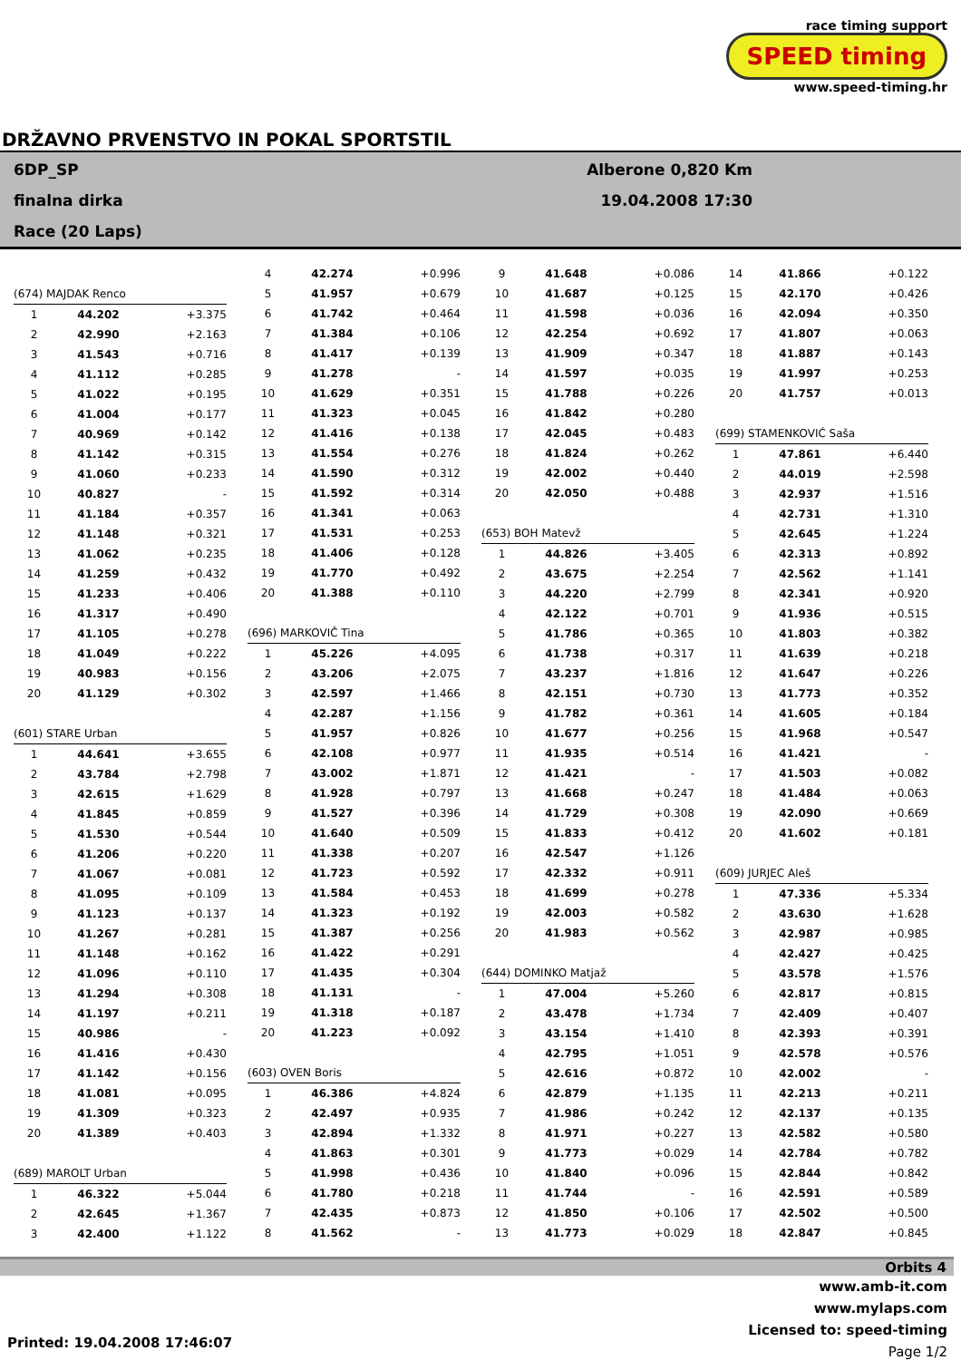race timing support
SPEED timing
www.speed-timing.hr
DRŽAVNO PRVENSTVO IN POKAL SPORTSTIL
6DP_SP
finalna dirka
Race (20 Laps)
Alberone 0,820 Km
19.04.2008 17:30
| (674) MAJDAK Renco | | |
| 1 | 44.202 | +3.375 |
| 2 | 42.990 | +2.163 |
| 3 | 41.543 | +0.716 |
| 4 | 41.112 | +0.285 |
| 5 | 41.022 | +0.195 |
| 6 | 41.004 | +0.177 |
| 7 | 40.969 | +0.142 |
| 8 | 41.142 | +0.315 |
| 9 | 41.060 | +0.233 |
| 10 | 40.827 | - |
| 11 | 41.184 | +0.357 |
| 12 | 41.148 | +0.321 |
| 13 | 41.062 | +0.235 |
| 14 | 41.259 | +0.432 |
| 15 | 41.233 | +0.406 |
| 16 | 41.317 | +0.490 |
| 17 | 41.105 | +0.278 |
| 18 | 41.049 | +0.222 |
| 19 | 40.983 | +0.156 |
| 20 | 41.129 | +0.302 |
| (601) STARE Urban | | |
| 1 | 44.641 | +3.655 |
| 2 | 43.784 | +2.798 |
| 3 | 42.615 | +1.629 |
| 4 | 41.845 | +0.859 |
| 5 | 41.530 | +0.544 |
| 6 | 41.206 | +0.220 |
| 7 | 41.067 | +0.081 |
| 8 | 41.095 | +0.109 |
| 9 | 41.123 | +0.137 |
| 10 | 41.267 | +0.281 |
| 11 | 41.148 | +0.162 |
| 12 | 41.096 | +0.110 |
| 13 | 41.294 | +0.308 |
| 14 | 41.197 | +0.211 |
| 15 | 40.986 | - |
| 16 | 41.416 | +0.430 |
| 17 | 41.142 | +0.156 |
| 18 | 41.081 | +0.095 |
| 19 | 41.309 | +0.323 |
| 20 | 41.389 | +0.403 |
| (689) MAROLT Urban | | |
| 1 | 46.322 | +5.044 |
| 2 | 42.645 | +1.367 |
| 3 | 42.400 | +1.122 |
| 4 | 42.274 | +0.996 |
| 5 | 41.957 | +0.679 |
| 6 | 41.742 | +0.464 |
| 7 | 41.384 | +0.106 |
| 8 | 41.417 | +0.139 |
| 9 | 41.278 | - |
| 10 | 41.629 | +0.351 |
| 11 | 41.323 | +0.045 |
| 12 | 41.416 | +0.138 |
| 13 | 41.554 | +0.276 |
| 14 | 41.590 | +0.312 |
| 15 | 41.592 | +0.314 |
| 16 | 41.341 | +0.063 |
| 17 | 41.531 | +0.253 |
| 18 | 41.406 | +0.128 |
| 19 | 41.770 | +0.492 |
| 20 | 41.388 | +0.110 |
| (696) MARKOVIČ Tina | | |
| 1 | 45.226 | +4.095 |
| 2 | 43.206 | +2.075 |
| 3 | 42.597 | +1.466 |
| 4 | 42.287 | +1.156 |
| 5 | 41.957 | +0.826 |
| 6 | 42.108 | +0.977 |
| 7 | 43.002 | +1.871 |
| 8 | 41.928 | +0.797 |
| 9 | 41.527 | +0.396 |
| 10 | 41.640 | +0.509 |
| 11 | 41.338 | +0.207 |
| 12 | 41.723 | +0.592 |
| 13 | 41.584 | +0.453 |
| 14 | 41.323 | +0.192 |
| 15 | 41.387 | +0.256 |
| 16 | 41.422 | +0.291 |
| 17 | 41.435 | +0.304 |
| 18 | 41.131 | - |
| 19 | 41.318 | +0.187 |
| 20 | 41.223 | +0.092 |
| (603) OVEN Boris | | |
| 1 | 46.386 | +4.824 |
| 2 | 42.497 | +0.935 |
| 3 | 42.894 | +1.332 |
| 4 | 41.863 | +0.301 |
| 5 | 41.998 | +0.436 |
| 6 | 41.780 | +0.218 |
| 7 | 42.435 | +0.873 |
| 8 | 41.562 | - |
| 9 | 41.648 | +0.086 |
| 10 | 41.687 | +0.125 |
| 11 | 41.598 | +0.036 |
| 12 | 42.254 | +0.692 |
| 13 | 41.909 | +0.347 |
| 14 | 41.597 | +0.035 |
| 15 | 41.788 | +0.226 |
| 16 | 41.842 | +0.280 |
| 17 | 42.045 | +0.483 |
| 18 | 41.824 | +0.262 |
| 19 | 42.002 | +0.440 |
| 20 | 42.050 | +0.488 |
| (653) BOH Matevž | | |
| 1 | 44.826 | +3.405 |
| 2 | 43.675 | +2.254 |
| 3 | 44.220 | +2.799 |
| 4 | 42.122 | +0.701 |
| 5 | 41.786 | +0.365 |
| 6 | 41.738 | +0.317 |
| 7 | 43.237 | +1.816 |
| 8 | 42.151 | +0.730 |
| 9 | 41.782 | +0.361 |
| 10 | 41.677 | +0.256 |
| 11 | 41.935 | +0.514 |
| 12 | 41.421 | - |
| 13 | 41.668 | +0.247 |
| 14 | 41.729 | +0.308 |
| 15 | 41.833 | +0.412 |
| 16 | 42.547 | +1.126 |
| 17 | 42.332 | +0.911 |
| 18 | 41.699 | +0.278 |
| 19 | 42.003 | +0.582 |
| 20 | 41.983 | +0.562 |
| (644) DOMINKO Matjaž | | |
| 1 | 47.004 | +5.260 |
| 2 | 43.478 | +1.734 |
| 3 | 43.154 | +1.410 |
| 4 | 42.795 | +1.051 |
| 5 | 42.616 | +0.872 |
| 6 | 42.879 | +1.135 |
| 7 | 41.986 | +0.242 |
| 8 | 41.971 | +0.227 |
| 9 | 41.773 | +0.029 |
| 10 | 41.840 | +0.096 |
| 11 | 41.744 | - |
| 12 | 41.850 | +0.106 |
| 13 | 41.773 | +0.029 |
| 14 | 41.866 | +0.122 |
| 15 | 42.170 | +0.426 |
| 16 | 42.094 | +0.350 |
| 17 | 41.807 | +0.063 |
| 18 | 41.887 | +0.143 |
| 19 | 41.997 | +0.253 |
| 20 | 41.757 | +0.013 |
| (699) STAMENKOVIĆ Saša | | |
| 1 | 47.861 | +6.440 |
| 2 | 44.019 | +2.598 |
| 3 | 42.937 | +1.516 |
| 4 | 42.731 | +1.310 |
| 5 | 42.645 | +1.224 |
| 6 | 42.313 | +0.892 |
| 7 | 42.562 | +1.141 |
| 8 | 42.341 | +0.920 |
| 9 | 41.936 | +0.515 |
| 10 | 41.803 | +0.382 |
| 11 | 41.639 | +0.218 |
| 12 | 41.647 | +0.226 |
| 13 | 41.773 | +0.352 |
| 14 | 41.605 | +0.184 |
| 15 | 41.968 | +0.547 |
| 16 | 41.421 | - |
| 17 | 41.503 | +0.082 |
| 18 | 41.484 | +0.063 |
| 19 | 42.090 | +0.669 |
| 20 | 41.602 | +0.181 |
| (609) JURJEC Aleš | | |
| 1 | 47.336 | +5.334 |
| 2 | 43.630 | +1.628 |
| 3 | 42.987 | +0.985 |
| 4 | 42.427 | +0.425 |
| 5 | 43.578 | +1.576 |
| 6 | 42.817 | +0.815 |
| 7 | 42.409 | +0.407 |
| 8 | 42.393 | +0.391 |
| 9 | 42.578 | +0.576 |
| 10 | 42.002 | - |
| 11 | 42.213 | +0.211 |
| 12 | 42.137 | +0.135 |
| 13 | 42.582 | +0.580 |
| 14 | 42.784 | +0.782 |
| 15 | 42.844 | +0.842 |
| 16 | 42.591 | +0.589 |
| 17 | 42.502 | +0.500 |
| 18 | 42.847 | +0.845 |
Orbits 4
www.amb-it.com
www.mylaps.com
Licensed to: speed-timing
Page 1/2
Printed: 19.04.2008 17:46:07